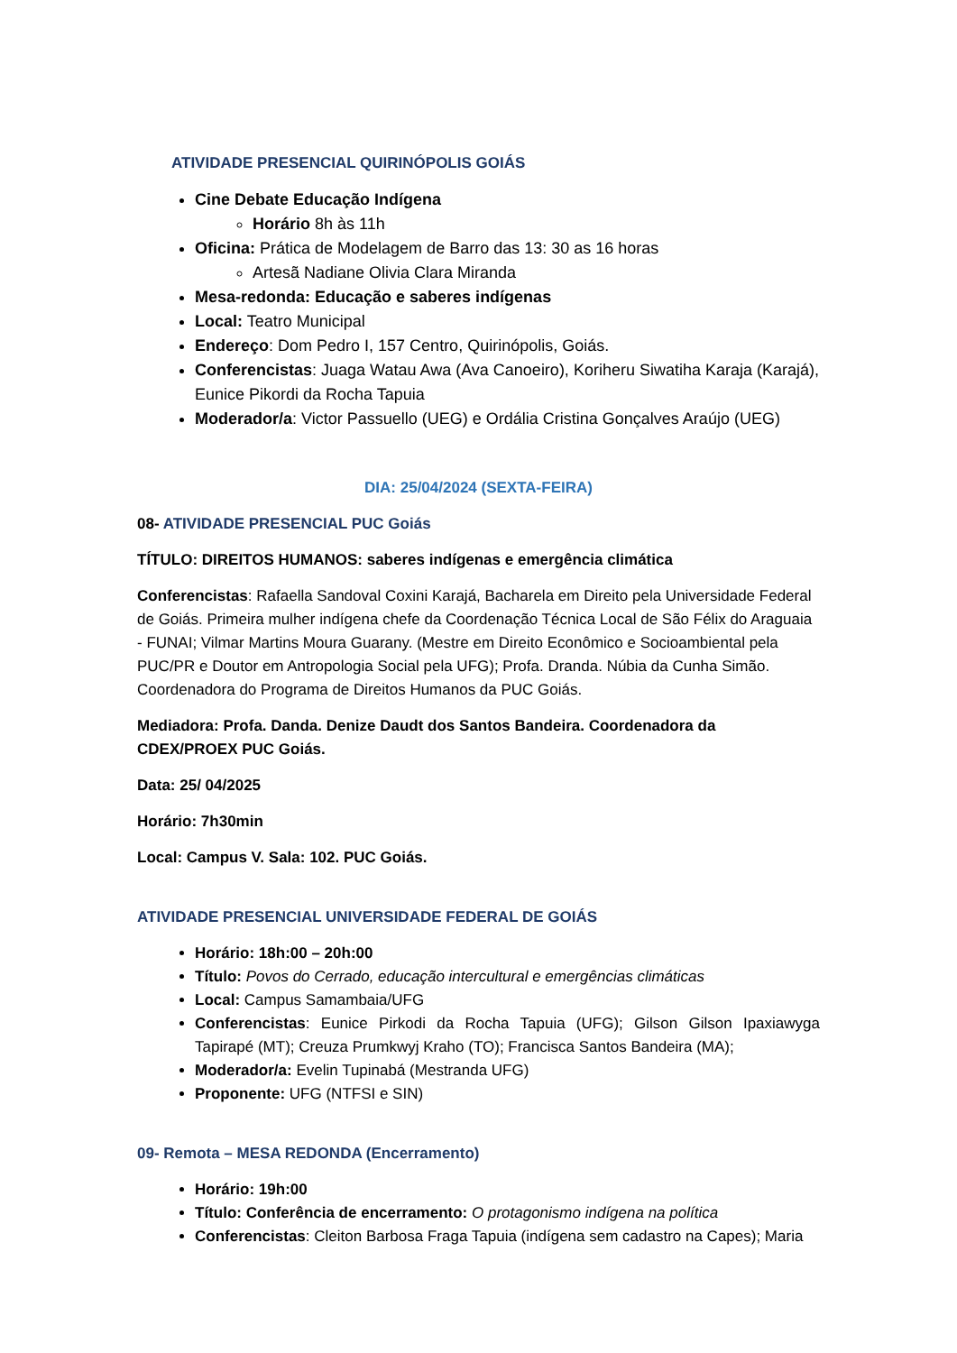ATIVIDADE PRESENCIAL QUIRINÓPOLIS GOIÁS
Cine Debate Educação Indígena
Horário 8h às 11h
Oficina: Prática de Modelagem de Barro das 13: 30 as 16 horas
Artesã Nadiane Olivia Clara Miranda
Mesa-redonda: Educação e saberes indígenas
Local: Teatro Municipal
Endereço: Dom Pedro I, 157 Centro, Quirinópolis, Goiás.
Conferencistas: Juaga Watau Awa (Ava Canoeiro), Koriheru Siwatiha Karaja (Karajá), Eunice Pikordi da Rocha Tapuia
Moderador/a: Victor Passuello (UEG) e Ordália Cristina Gonçalves Araújo (UEG)
DIA: 25/04/2024 (SEXTA-FEIRA)
08- ATIVIDADE PRESENCIAL PUC Goiás
TÍTULO: DIREITOS HUMANOS: saberes indígenas e emergência climática
Conferencistas: Rafaella Sandoval Coxini Karajá, Bacharela em Direito pela Universidade Federal de Goiás. Primeira mulher indígena chefe da Coordenação Técnica Local de São Félix do Araguaia - FUNAI; Vilmar Martins Moura Guarany. (Mestre em Direito Econômico e Socioambiental pela PUC/PR e Doutor em Antropologia Social pela UFG); Profa. Dranda. Núbia da Cunha Simão. Coordenadora do Programa de Direitos Humanos da PUC Goiás.
Mediadora: Profa. Danda. Denize Daudt dos Santos Bandeira. Coordenadora da CDEX/PROEX PUC Goiás.
Data: 25/ 04/2025
Horário: 7h30min
Local: Campus V. Sala: 102. PUC Goiás.
ATIVIDADE PRESENCIAL UNIVERSIDADE FEDERAL DE GOIÁS
Horário: 18h:00 – 20h:00
Título: Povos do Cerrado, educação intercultural e emergências climáticas
Local: Campus Samambaia/UFG
Conferencistas: Eunice Pirkodi da Rocha Tapuia (UFG); Gilson Gilson Ipaxiawyga Tapirapé (MT); Creuza Prumkwyj Kraho (TO); Francisca Santos Bandeira (MA);
Moderador/a: Evelin Tupinabá (Mestranda UFG)
Proponente: UFG (NTFSI e SIN)
09- Remota – MESA REDONDA (Encerramento)
Horário: 19h:00
Título: Conferência de encerramento: O protagonismo indígena na política
Conferencistas: Cleiton Barbosa Fraga Tapuia (indígena sem cadastro na Capes); Maria